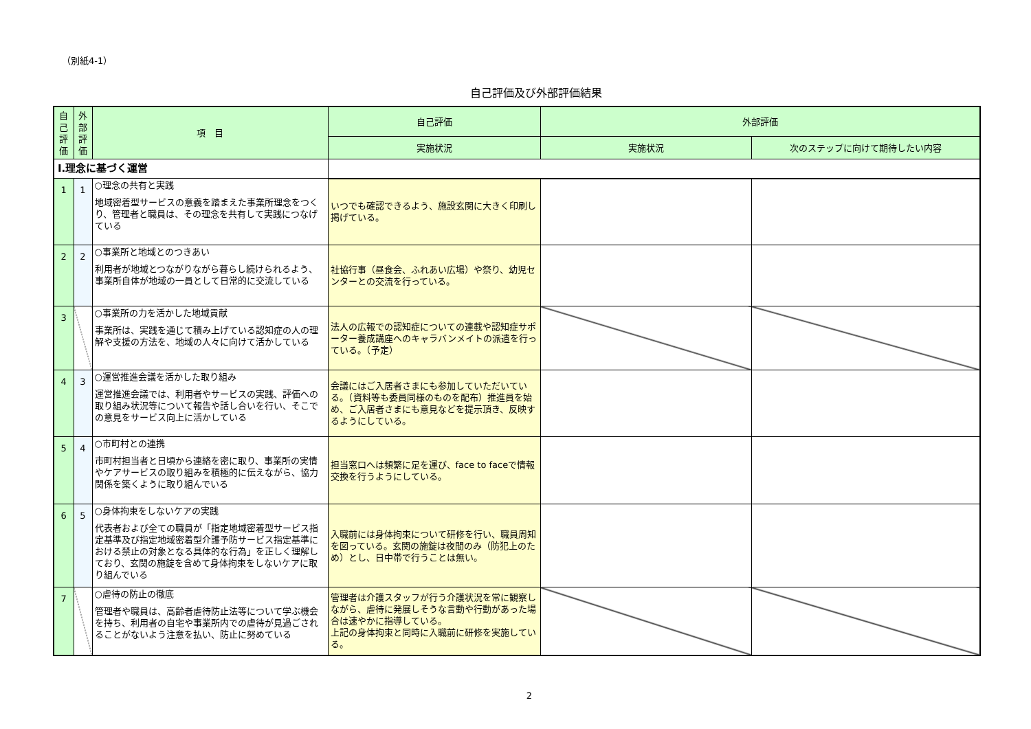（別紙4-1）
自己評価及び外部評価結果
| 自己評価 | 外部評価 | 項 目 | 自己評価 | 外部評価 | |
| --- | --- | --- | --- | --- | --- |
| | | | 実施状況 | 実施状況 | 次のステップに向けて期待したい内容 |
| Ⅰ.理念に基づく運営 | | | | | |
| 1 | 1 | ○理念の共有と実践 地域密着型サービスの意義を踏まえた事業所理念をつくり、管理者と職員は、その理念を共有して実践につなげている | いつでも確認できるよう、施設玄関に大きく印刷し掲げている。 | | |
| 2 | 2 | ○事業所と地域とのつきあい 利用者が地域とつながりながら暮らし続けられるよう、事業所自体が地域の一員として日常的に交流している | 社協行事（昼食会、ふれあい広場）や祭り、幼児センターとの交流を行っている。 | | |
| 3 | | ○事業所の力を活かした地域貢献 事業所は、実践を通じて積み上げている認知症の人の理解や支援の方法を、地域の人々に向けて活かしている | 法人の広報での認知症についての連載や認知症サポーター養成講座へのキャラバンメイトの派遣を行っている。（予定） | | |
| 4 | 3 | ○運営推進会議を活かした取り組み 運営推進会議では、利用者やサービスの実践、評価への取り組み状況等について報告や話し合いを行い、そこでの意見をサービス向上に活かしている | 会議にはご入居者さまにも参加していただいている。（資料等も委員同様のものを配布）推進員を始め、ご入居者さまにも意見などを提示頂き、反映するようにしている。 | | |
| 5 | 4 | ○市町村との連携 市町村担当者と日頃から連絡を密に取り、事業所の実情やケアサービスの取り組みを積極的に伝えながら、協力関係を築くように取り組んでいる | 担当窓口へは頻繁に足を運び、face to faceで情報交換を行うようにしている。 | | |
| 6 | 5 | ○身体拘束をしないケアの実践 代表者および全ての職員が「指定地域密着型サービス指定基準及び指定地域密着型介護予防サービス指定基準における禁止の対象となる具体的な行為」を正しく理解しており、玄関の施錠を含めて身体拘束をしないケアに取り組んでいる | 入職前には身体拘束について研修を行い、職員周知を図っている。玄関の施錠は夜間のみ（防犯上のため）とし、日中帯で行うことは無い。 | | |
| 7 | | ○虐待の防止の徹底 管理者や職員は、高齢者虐待防止法等について学ぶ機会を持ち、利用者の自宅や事業所内での虐待が見過ごされることがないよう注意を払い、防止に努めている | 管理者は介護スタッフが行う介護状況を常に観察しながら、虐待に発展しそうな言動や行動があった場合は速やかに指導している。 上記の身体拘束と同時に入職前に研修を実施している。 | | |
2